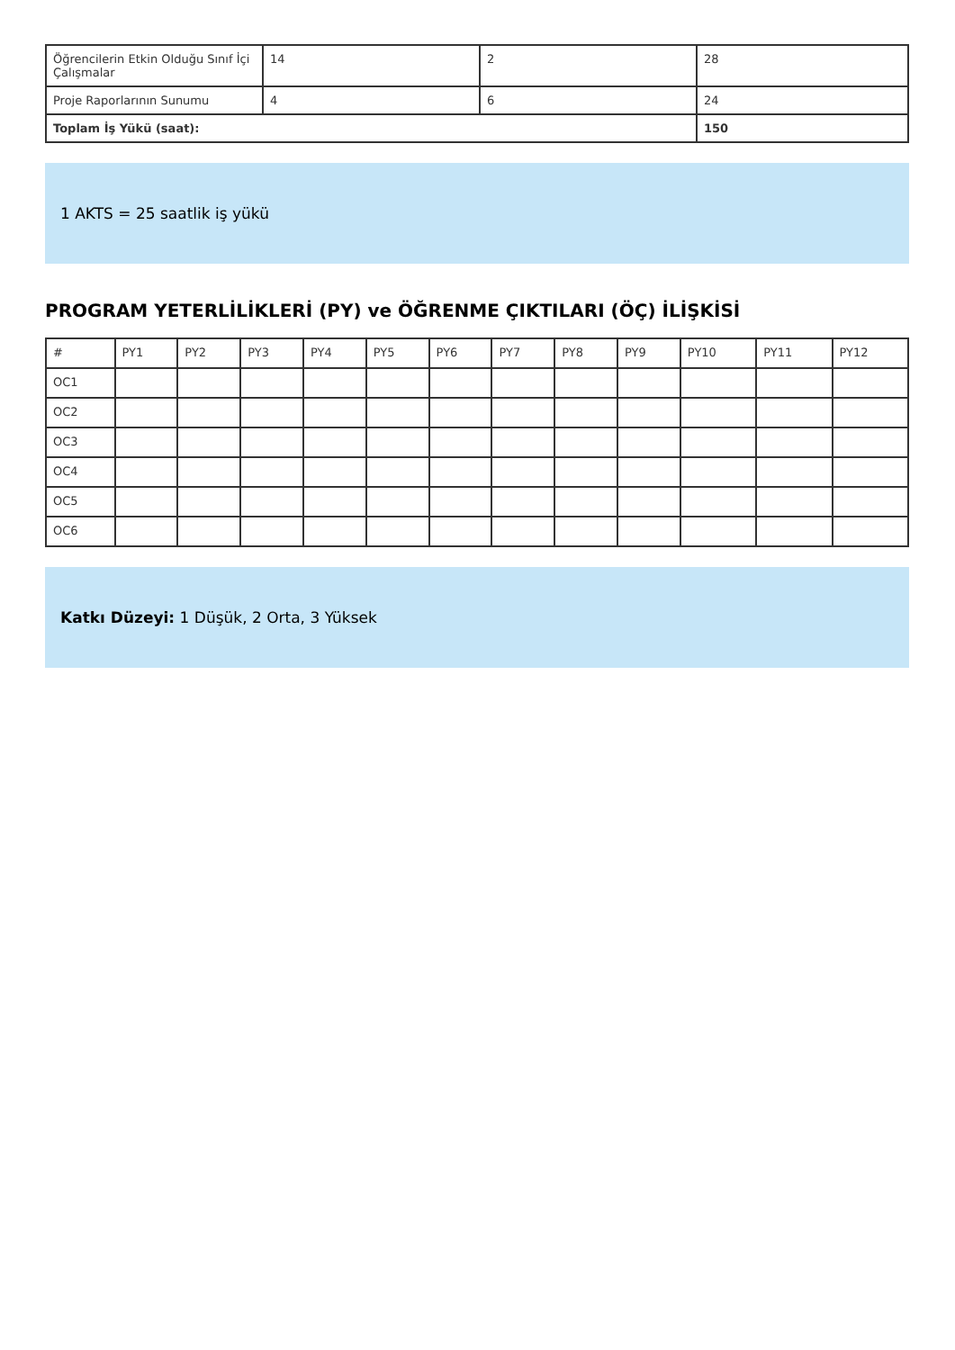| Öğrencilerin Etkin Olduğu Sınıf İçi Çalışmalar | 14 | 2 | 28 |
| Proje Raporlarının Sunumu | 4 | 6 | 24 |
| Toplam İş Yükü (saat): | | | 150 |
1 AKTS = 25 saatlik iş yükü
PROGRAM YETERLİLİKLERİ (PY) ve ÖĞRENME ÇIKTILARI (ÖÇ) İLİŞKİSİ
| # | PY1 | PY2 | PY3 | PY4 | PY5 | PY6 | PY7 | PY8 | PY9 | PY10 | PY11 | PY12 |
| --- | --- | --- | --- | --- | --- | --- | --- | --- | --- | --- | --- | --- |
| OC1 | | | | | | | | | | | | |
| OC2 | | | | | | | | | | | | |
| OC3 | | | | | | | | | | | | |
| OC4 | | | | | | | | | | | | |
| OC5 | | | | | | | | | | | | |
| OC6 | | | | | | | | | | | | |
Katkı Düzeyi: 1 Düşük, 2 Orta, 3 Yüksek